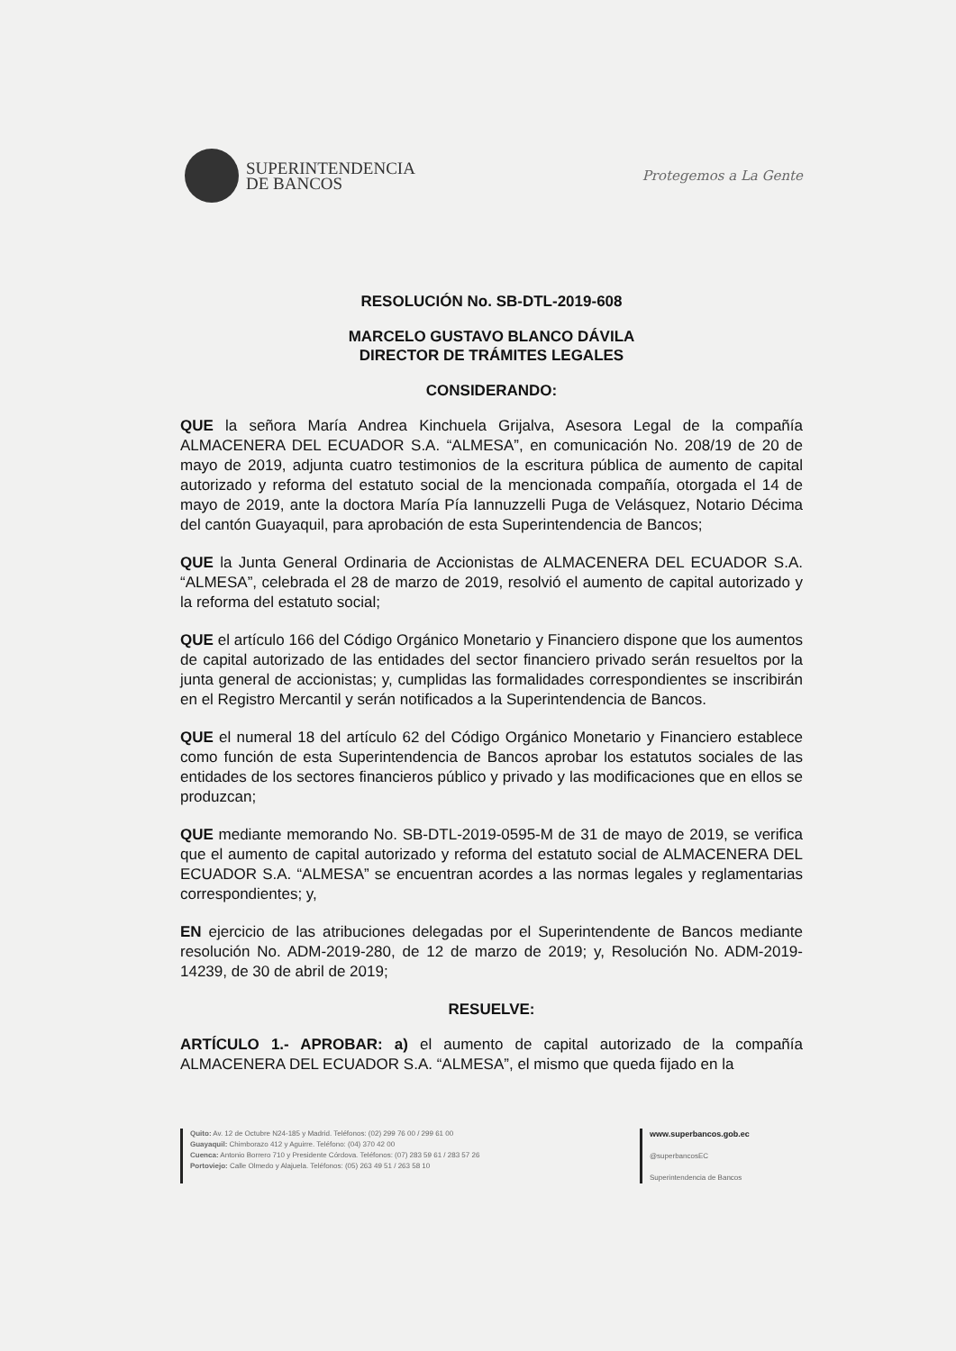SUPERINTENDENCIA
DE BANCOS
Protegemos a La Gente
RESOLUCIÓN No. SB-DTL-2019-608
MARCELO GUSTAVO BLANCO DÁVILA
DIRECTOR DE TRÁMITES LEGALES
CONSIDERANDO:
QUE la señora María Andrea Kinchuela Grijalva, Asesora Legal de la compañía ALMACENERA DEL ECUADOR S.A. “ALMESA”, en comunicación No. 208/19 de 20 de mayo de 2019, adjunta cuatro testimonios de la escritura pública de aumento de capital autorizado y reforma del estatuto social de la mencionada compañía, otorgada el 14 de mayo de 2019, ante la doctora María Pía Iannuzzelli Puga de Velásquez, Notario Décima del cantón Guayaquil, para aprobación de esta Superintendencia de Bancos;
QUE la Junta General Ordinaria de Accionistas de ALMACENERA DEL ECUADOR S.A. “ALMESA”, celebrada el 28 de marzo de 2019, resolvió el aumento de capital autorizado y la reforma del estatuto social;
QUE el artículo 166 del Código Orgánico Monetario y Financiero dispone que los aumentos de capital autorizado de las entidades del sector financiero privado serán resueltos por la junta general de accionistas; y, cumplidas las formalidades correspondientes se inscribirán en el Registro Mercantil y serán notificados a la Superintendencia de Bancos.
QUE el numeral 18 del artículo 62 del Código Orgánico Monetario y Financiero establece como función de esta Superintendencia de Bancos aprobar los estatutos sociales de las entidades de los sectores financieros público y privado y las modificaciones que en ellos se produzcan;
QUE mediante memorando No. SB-DTL-2019-0595-M de 31 de mayo de 2019, se verifica que el aumento de capital autorizado y reforma del estatuto social de ALMACENERA DEL ECUADOR S.A. “ALMESA” se encuentran acordes a las normas legales y reglamentarias correspondientes; y,
EN ejercicio de las atribuciones delegadas por el Superintendente de Bancos mediante resolución No. ADM-2019-280, de 12 de marzo de 2019; y, Resolución No. ADM-2019-14239, de 30 de abril de 2019;
RESUELVE:
ARTÍCULO 1.- APROBAR: a) el aumento de capital autorizado de la compañía ALMACENERA DEL ECUADOR S.A. “ALMESA”, el mismo que queda fijado en la
Quito: Av. 12 de Octubre N24-185 y Madrid. Teléfonos: (02) 299 76 00 / 299 61 00
Guayaquil: Chimborazo 412 y Aguirre. Teléfono: (04) 370 42 00
Cuenca: Antonio Borrero 710 y Presidente Córdova. Teléfonos: (07) 283 59 61 / 283 57 26
Portoviejo: Calle Olmedo y Alajuela. Teléfonos: (05) 263 49 51 / 263 58 10
www.superbancos.gob.ec
@superbancosEC
Superintendencia de Bancos